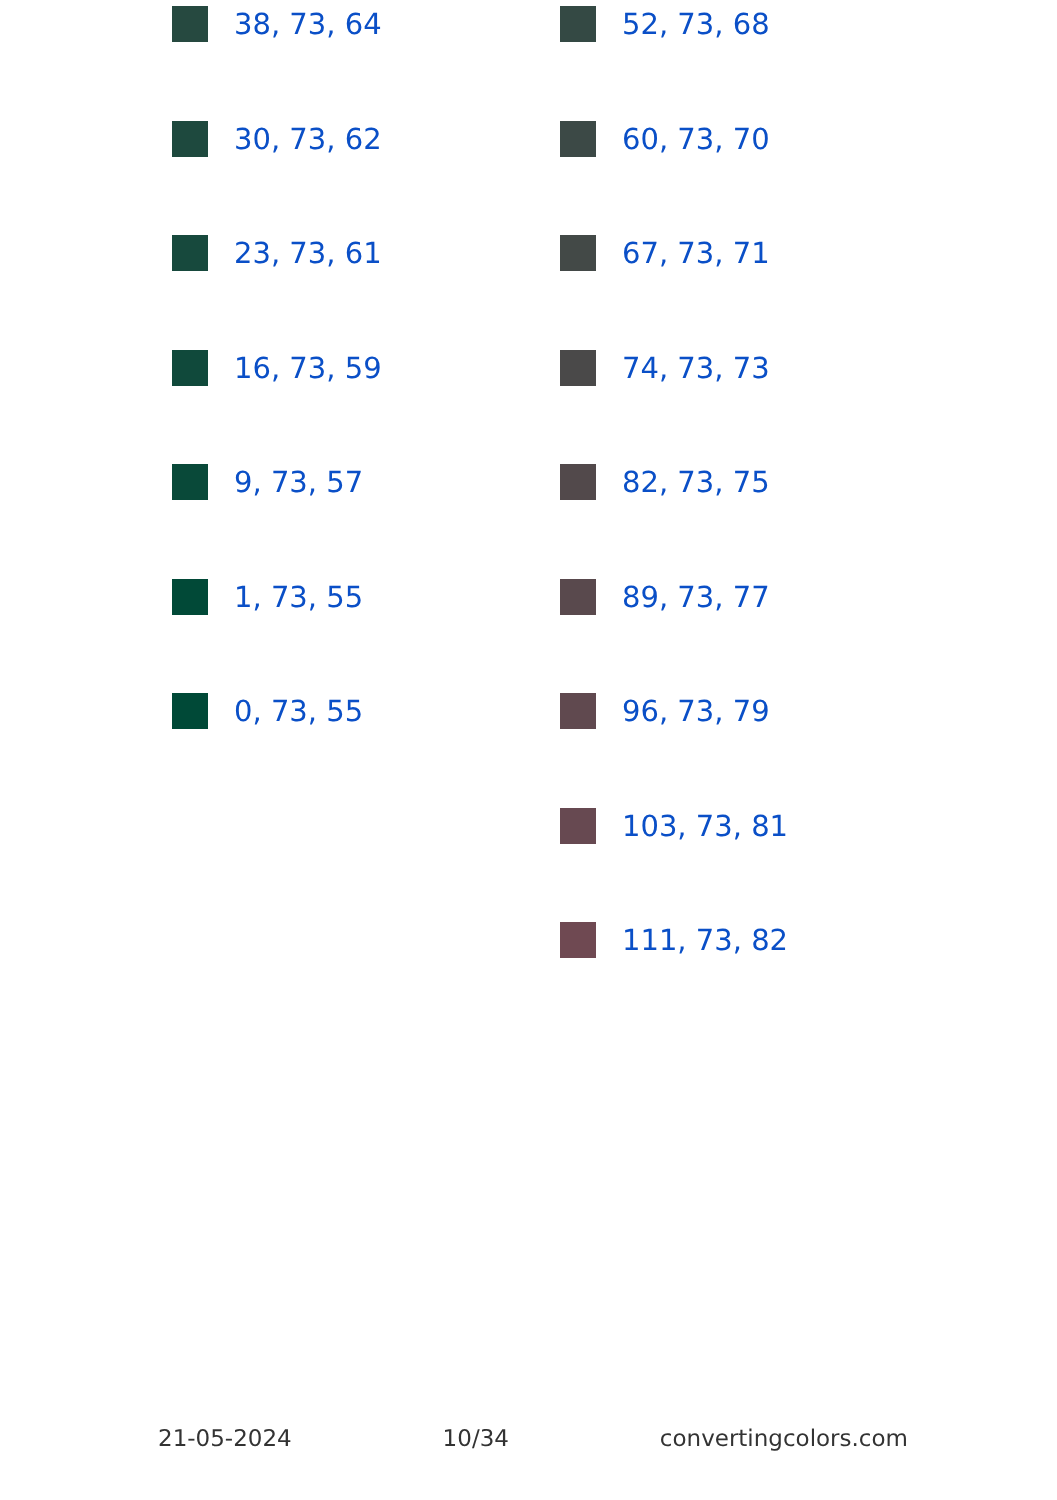38, 73, 64
30, 73, 62
23, 73, 61
16, 73, 59
9, 73, 57
1, 73, 55
0, 73, 55
52, 73, 68
60, 73, 70
67, 73, 71
74, 73, 73
82, 73, 75
89, 73, 77
96, 73, 79
103, 73, 81
111, 73, 82
21-05-2024 10/34 convertingcolors.com